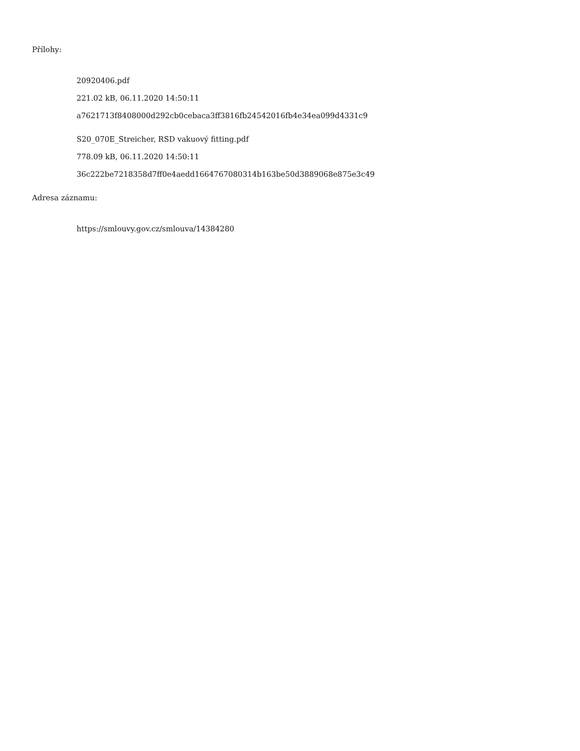Přílohy:
20920406.pdf
221.02 kB, 06.11.2020 14:50:11
a7621713f8408000d292cb0cebaca3ff3816fb24542016fb4e34ea099d4331c9
S20_070E_Streicher, RSD vakuový fitting.pdf
778.09 kB, 06.11.2020 14:50:11
36c222be7218358d7ff0e4aedd1664767080314b163be50d3889068e875e3c49
Adresa záznamu:
https://smlouvy.gov.cz/smlouva/14384280